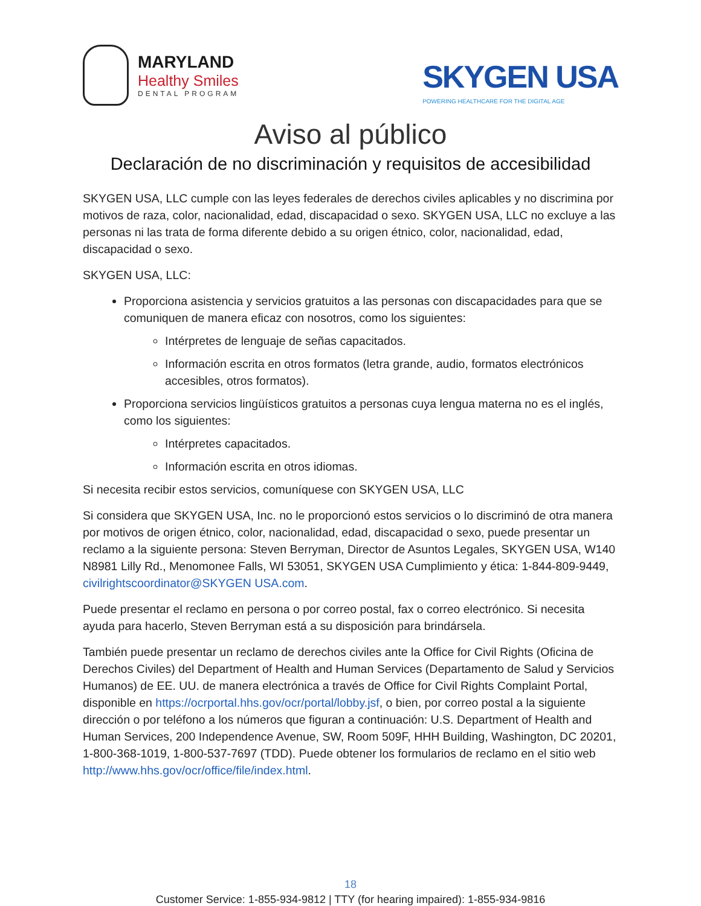MARYLAND
Healthy Smiles
DENTAL PROGRAM
SKYGEN USA
POWERING HEALTHCARE FOR THE DIGITAL AGE
Aviso al público
Declaración de no discriminación y requisitos de accesibilidad
SKYGEN USA, LLC cumple con las leyes federales de derechos civiles aplicables y no discrimina por motivos de raza, color, nacionalidad, edad, discapacidad o sexo. SKYGEN USA, LLC no excluye a las personas ni las trata de forma diferente debido a su origen étnico, color, nacionalidad, edad, discapacidad o sexo.
SKYGEN USA, LLC:
Proporciona asistencia y servicios gratuitos a las personas con discapacidades para que se comuniquen de manera eficaz con nosotros, como los siguientes:
Intérpretes de lenguaje de señas capacitados.
Información escrita en otros formatos (letra grande, audio, formatos electrónicos accesibles, otros formatos).
Proporciona servicios lingüísticos gratuitos a personas cuya lengua materna no es el inglés, como los siguientes:
Intérpretes capacitados.
Información escrita en otros idiomas.
Si necesita recibir estos servicios, comuníquese con SKYGEN USA, LLC
Si considera que SKYGEN USA, Inc. no le proporcionó estos servicios o lo discriminó de otra manera por motivos de origen étnico, color, nacionalidad, edad, discapacidad o sexo, puede presentar un reclamo a la siguiente persona: Steven Berryman, Director de Asuntos Legales, SKYGEN USA, W140 N8981 Lilly Rd., Menomonee Falls, WI 53051, SKYGEN USA Cumplimiento y ética: 1-844-809-9449, civilrightscoordinator@SKYGEN USA.com.
Puede presentar el reclamo en persona o por correo postal, fax o correo electrónico. Si necesita ayuda para hacerlo, Steven Berryman está a su disposición para brindársela.
También puede presentar un reclamo de derechos civiles ante la Office for Civil Rights (Oficina de Derechos Civiles) del Department of Health and Human Services (Departamento de Salud y Servicios Humanos) de EE. UU. de manera electrónica a través de Office for Civil Rights Complaint Portal, disponible en https://ocrportal.hhs.gov/ocr/portal/lobby.jsf, o bien, por correo postal a la siguiente dirección o por teléfono a los números que figuran a continuación: U.S. Department of Health and Human Services, 200 Independence Avenue, SW, Room 509F, HHH Building, Washington, DC 20201, 1-800-368-1019, 1-800-537-7697 (TDD). Puede obtener los formularios de reclamo en el sitio web http://www.hhs.gov/ocr/office/file/index.html.
18
Customer Service: 1-855-934-9812 | TTY (for hearing impaired): 1-855-934-9816